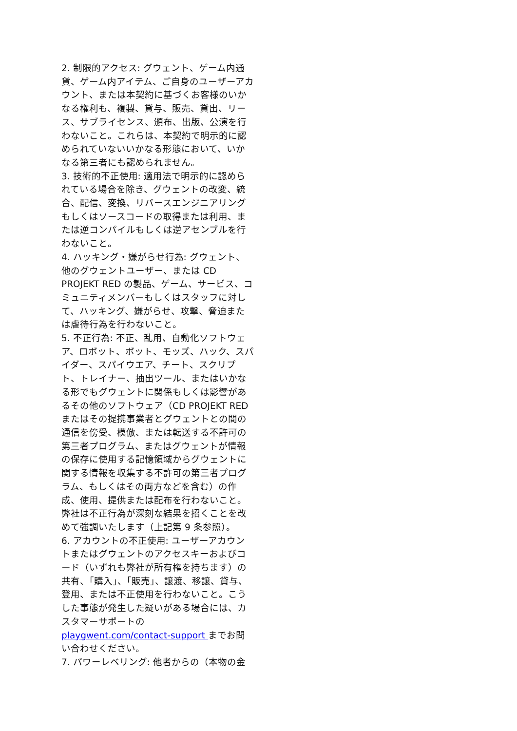2. 制限的アクセス: グウェント、ゲーム内通貨、ゲーム内アイテム、ご自身のユーザーアカウント、または本契約に基づくお客様のいかなる権利も、複製、貸与、販売、貸出、リース、サブライセンス、頒布、出版、公演を行わないこと。これらは、本契約で明示的に認められていないいかなる形態において、いかなる第三者にも認められません。
3. 技術的不正使用: 適用法で明示的に認められている場合を除き、グウェントの改変、統合、配信、変換、リバースエンジニアリングもしくはソースコードの取得または利用、または逆コンパイルもしくは逆アセンブルを行わないこと。
4. ハッキング・嫌がらせ行為: グウェント、他のグウェントユーザー、または CD PROJEKT RED の製品、ゲーム、サービス、コミュニティメンバーもしくはスタッフに対して、ハッキング、嫌がらせ、攻撃、脅迫または虐待行為を行わないこと。
5. 不正行為: 不正、乱用、自動化ソフトウェア、ロボット、ボット、モッズ、ハック、スパイダー、スパイウエア、チート、スクリプト、トレイナー、抽出ツール、またはいかなる形でもグウェントに関係もしくは影響があるその他のソフトウェア（CD PROJEKT RED またはその提携事業者とグウェントとの間の通信を傍受、模倣、または転送する不許可の第三者プログラム、またはグウェントが情報の保存に使用する記憶領域からグウェントに関する情報を収集する不許可の第三者プログラム、もしくはその両方などを含む）の作成、使用、提供または配布を行わないこと。弊社は不正行為が深刻な結果を招くことを改めて強調いたします（上記第 9 条参照）。
6. アカウントの不正使用: ユーザーアカウントまたはグウェントのアクセスキーおよびコード（いずれも弊社が所有権を持ちます）の共有、「購入」、「販売」、譲渡、移譲、貸与、登用、または不正使用を行わないこと。こうした事態が発生した疑いがある場合には、カスタマーサポートの playgwent.com/contact-support までお問い合わせください。
7. パワーレベリング: 他者からの（本物の金